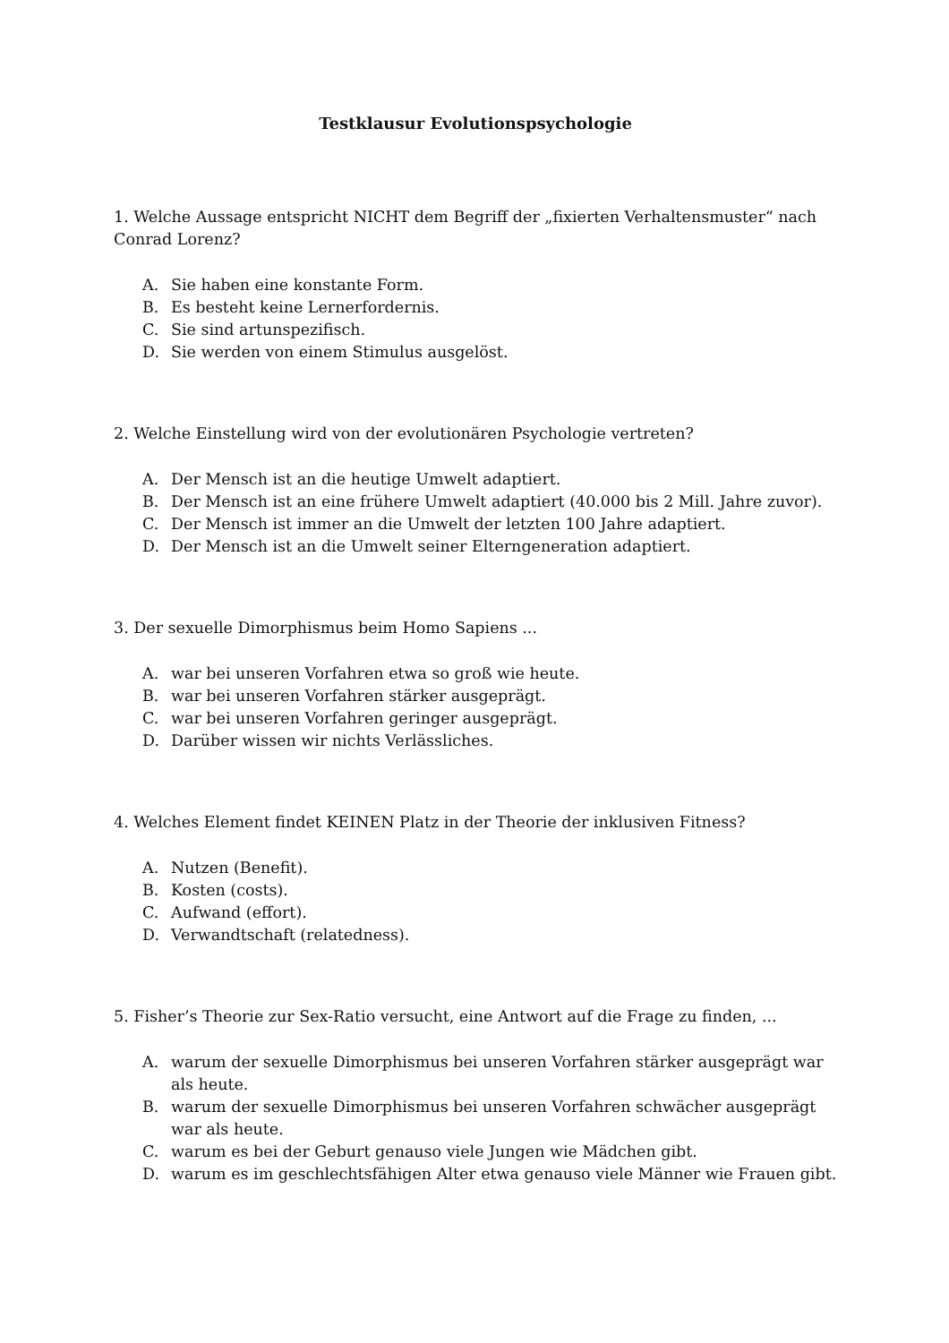Testklausur Evolutionspsychologie
1. Welche Aussage entspricht NICHT dem Begriff der „fixierten Verhaltensmuster“ nach Conrad Lorenz?
A. Sie haben eine konstante Form.
B. Es besteht keine Lernerfordernis.
C. Sie sind artunspezifisch.
D. Sie werden von einem Stimulus ausgelöst.
2. Welche Einstellung wird von der evolutionären Psychologie vertreten?
A. Der Mensch ist an die heutige Umwelt adaptiert.
B. Der Mensch ist an eine frühere Umwelt adaptiert (40.000 bis 2 Mill. Jahre zuvor).
C. Der Mensch ist immer an die Umwelt der letzten 100 Jahre adaptiert.
D. Der Mensch ist an die Umwelt seiner Elterngeneration adaptiert.
3. Der sexuelle Dimorphismus beim Homo Sapiens ...
A. war bei unseren Vorfahren etwa so groß wie heute.
B. war bei unseren Vorfahren stärker ausgeprägt.
C. war bei unseren Vorfahren geringer ausgeprägt.
D. Darüber wissen wir nichts Verlässliches.
4. Welches Element findet KEINEN Platz in der Theorie der inklusiven Fitness?
A. Nutzen (Benefit).
B. Kosten (costs).
C. Aufwand (effort).
D. Verwandtschaft (relatedness).
5. Fisher’s Theorie zur Sex-Ratio versucht, eine Antwort auf die Frage zu finden, ...
A. warum der sexuelle Dimorphismus bei unseren Vorfahren stärker ausgeprägt war als heute.
B. warum der sexuelle Dimorphismus bei unseren Vorfahren schwächer ausgeprägt war als heute.
C. warum es bei der Geburt genauso viele Jungen wie Mädchen gibt.
D. warum es im geschlechtsfähigen Alter etwa genauso viele Männer wie Frauen gibt.